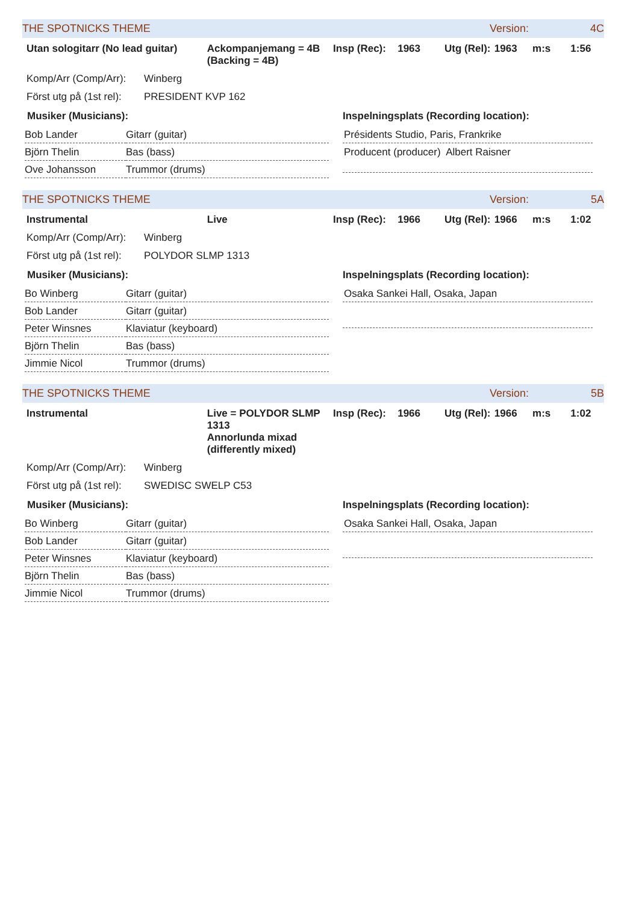THE SPOTNICKS THEME Version: 4C
Utan sologitarr (No lead guitar) Ackompanjemang = 4B (Backing = 4B) Insp (Rec): 1963 Utg (Rel): 1963 m:s 1:56
Komp/Arr (Comp/Arr): Winberg
Först utg på (1st rel): PRESIDENT KVP 162
Musiker (Musicians):
| Bob Lander | Gitarr (guitar) |
| Björn Thelin | Bas (bass) |
| Ove Johansson | Trummor (drums) |
Inspelningsplats (Recording location):
Présidents Studio, Paris, Frankrike
Producent (producer) Albert Raisner
THE SPOTNICKS THEME Version: 5A
Instrumental Live Insp (Rec): 1966 Utg (Rel): 1966 m:s 1:02
Komp/Arr (Comp/Arr): Winberg
Först utg på (1st rel): POLYDOR SLMP 1313
Musiker (Musicians):
| Bo Winberg | Gitarr (guitar) |
| Bob Lander | Gitarr (guitar) |
| Peter Winsnes | Klaviatur (keyboard) |
| Björn Thelin | Bas (bass) |
| Jimmie Nicol | Trummor (drums) |
Inspelningsplats (Recording location):
Osaka Sankei Hall, Osaka, Japan
THE SPOTNICKS THEME Version: 5B
Instrumental Live = POLYDOR SLMP 1313
Annorlunda mixad (differently mixed) Insp (Rec): 1966 Utg (Rel): 1966 m:s 1:02
Komp/Arr (Comp/Arr): Winberg
Först utg på (1st rel): SWEDISC SWELP C53
Musiker (Musicians):
| Bo Winberg | Gitarr (guitar) |
| Bob Lander | Gitarr (guitar) |
| Peter Winsnes | Klaviatur (keyboard) |
| Björn Thelin | Bas (bass) |
| Jimmie Nicol | Trummor (drums) |
Inspelningsplats (Recording location):
Osaka Sankei Hall, Osaka, Japan